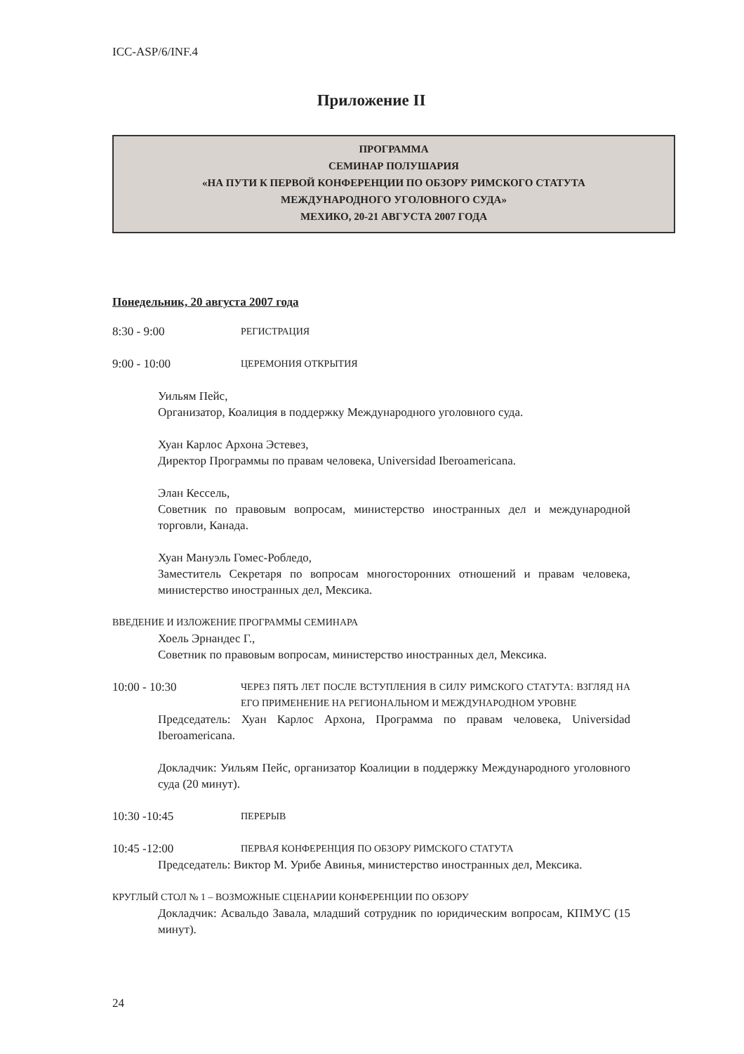ICC-ASP/6/INF.4
Приложение II
ПРОГРАММА
СЕМИНАР ПОЛУШАРИЯ
«НА ПУТИ К ПЕРВОЙ КОНФЕРЕНЦИИ ПО ОБЗОРУ РИМСКОГО СТАТУТА
МЕЖДУНАРОДНОГО УГОЛОВНОГО СУДА»
МЕХИКО, 20-21 АВГУСТА 2007 ГОДА
Понедельник, 20 августа 2007 года
8:30 - 9:00
РЕГИСТРАЦИЯ
9:00 - 10:00
ЦЕРЕМОНИЯ ОТКРЫТИЯ
Уильям Пейс,
Организатор, Коалиция в поддержку Международного уголовного суда.
Хуан Карлос Архона Эстевез,
Директор Программы по правам человека, Universidad Iberoamericana.
Элан Кессель,
Советник по правовым вопросам, министерство иностранных дел и международной торговли, Канада.
Хуан Мануэль Гомес-Робледо,
Заместитель Секретаря по вопросам многосторонних отношений и правам человека, министерство иностранных дел, Мексика.
ВВЕДЕНИЕ И ИЗЛОЖЕНИЕ ПРОГРАММЫ СЕМИНАРА
Хоель Эрнандес Г.,
Советник по правовым вопросам, министерство иностранных дел, Мексика.
10:00 - 10:30
ЧЕРЕЗ ПЯТЬ ЛЕТ ПОСЛЕ ВСТУПЛЕНИЯ В СИЛУ РИМСКОГО СТАТУТА: ВЗГЛЯД НА ЕГО ПРИМЕНЕНИЕ НА РЕГИОНАЛЬНОМ И МЕЖДУНАРОДНОМ УРОВНЕ
Председатель: Хуан Карлос Архона, Программа по правам человека, Universidad Iberoamericana.
Докладчик: Уильям Пейс, организатор Коалиции в поддержку Международного уголовного суда (20 минут).
10:30 -10:45
ПЕРЕРЫВ
10:45 -12:00
ПЕРВАЯ КОНФЕРЕНЦИЯ ПО ОБЗОРУ РИМСКОГО СТАТУТА
Председатель: Виктор М. Урибе Авинья, министерство иностранных дел, Мексика.
КРУГЛЫЙ СТОЛ № 1 – ВОЗМОЖНЫЕ СЦЕНАРИИ КОНФЕРЕНЦИИ ПО ОБЗОРУ
Докладчик: Асвальдо Завала, младший сотрудник по юридическим вопросам, КПМУС (15 минут).
24